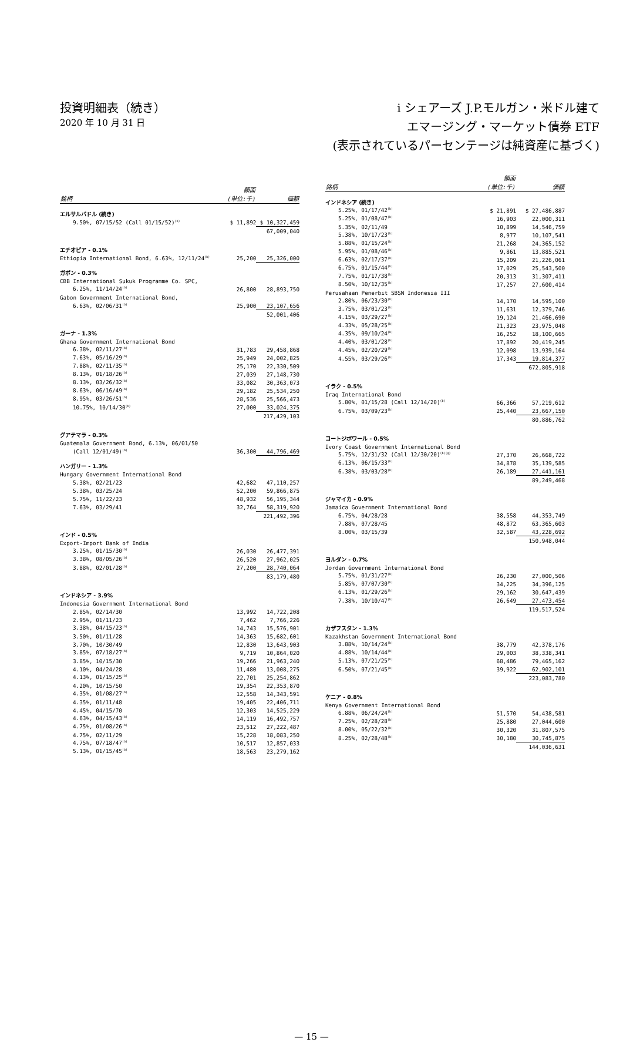投資明細表（続き）
2020 年 10 月 31 日
i シェアーズ J.P.モルガン・米ドル建て
エマージング・マーケット債券 ETF
(表示されているパーセンテージは純資産に基づく)
| 銘柄 | 額面 (単位:千) | 価額 |
| --- | --- | --- |
| エルサルバドル (続き) | | |
| 9.50%, 07/15/52 (Call 01/15/52)<sup>(b)</sup> | $ 11,892 | $ 10,327,459 |
| | | 67,009,040 |
| エチオピア - 0.1% | | |
| Ethiopia International Bond, 6.63%, 12/11/24<sup>(b)</sup> | 25,200 | 25,326,000 |
| ガボン - 0.3% | | |
| CBB International Sukuk Programme Co. SPC, | | |
| 6.25%, 11/14/24<sup>(b)</sup> | 26,800 | 28,893,750 |
| Gabon Government International Bond, | | |
| 6.63%, 02/06/31<sup>(b)</sup> | 25,900 | 23,107,656 |
| | | 52,001,406 |
| ガーナ - 1.3% | | |
| Ghana Government International Bond | | |
| 6.38%, 02/11/27<sup>(b)</sup> | 31,783 | 29,458,868 |
| 7.63%, 05/16/29<sup>(b)</sup> | 25,949 | 24,002,825 |
| 7.88%, 02/11/35<sup>(b)</sup> | 25,170 | 22,330,509 |
| 8.13%, 01/18/26<sup>(b)</sup> | 27,039 | 27,148,730 |
| 8.13%, 03/26/32<sup>(b)</sup> | 33,082 | 30,363,073 |
| 8.63%, 06/16/49<sup>(b)</sup> | 29,182 | 25,534,250 |
| 8.95%, 03/26/51<sup>(b)</sup> | 28,536 | 25,566,473 |
| 10.75%, 10/14/30<sup>(b)</sup> | 27,000 | 33,024,375 |
| | | 217,429,103 |
| グアテマラ - 0.3% | | |
| Guatemala Government Bond, 6.13%, 06/01/50 | | |
| (Call 12/01/49)<sup>(b)</sup> | 36,300 | 44,796,469 |
| ハンガリー - 1.3% | | |
| Hungary Government International Bond | | |
| 5.38%, 02/21/23 | 42,682 | 47,110,257 |
| 5.38%, 03/25/24 | 52,200 | 59,866,875 |
| 5.75%, 11/22/23 | 48,932 | 56,195,344 |
| 7.63%, 03/29/41 | 32,764 | 58,319,920 |
| | | 221,492,396 |
| インド - 0.5% | | |
| Export-Import Bank of India | | |
| 3.25%, 01/15/30<sup>(b)</sup> | 26,030 | 26,477,391 |
| 3.38%, 08/05/26<sup>(b)</sup> | 26,520 | 27,962,025 |
| 3.88%, 02/01/28<sup>(b)</sup> | 27,200 | 28,740,064 |
| | | 83,179,480 |
| インドネシア - 3.9% | | |
| Indonesia Government International Bond | | |
| 2.85%, 02/14/30 | 13,992 | 14,722,208 |
| 2.95%, 01/11/23 | 7,462 | 7,766,226 |
| 3.38%, 04/15/23<sup>(b)</sup> | 14,743 | 15,576,901 |
| 3.50%, 01/11/28 | 14,363 | 15,682,601 |
| 3.70%, 10/30/49 | 12,830 | 13,643,903 |
| 3.85%, 07/18/27<sup>(b)</sup> | 9,719 | 10,864,020 |
| 3.85%, 10/15/30 | 19,266 | 21,963,240 |
| 4.10%, 04/24/28 | 11,480 | 13,008,275 |
| 4.13%, 01/15/25<sup>(b)</sup> | 22,701 | 25,254,862 |
| 4.20%, 10/15/50 | 19,354 | 22,353,870 |
| 4.35%, 01/08/27<sup>(b)</sup> | 12,558 | 14,343,591 |
| 4.35%, 01/11/48 | 19,405 | 22,406,711 |
| 4.45%, 04/15/70 | 12,303 | 14,525,229 |
| 4.63%, 04/15/43<sup>(b)</sup> | 14,119 | 16,492,757 |
| 4.75%, 01/08/26<sup>(b)</sup> | 23,512 | 27,222,487 |
| 4.75%, 02/11/29 | 15,228 | 18,083,250 |
| 4.75%, 07/18/47<sup>(b)</sup> | 10,517 | 12,857,033 |
| 5.13%, 01/15/45<sup>(b)</sup> | 18,563 | 23,279,162 |
| 銘柄 | 額面 (単位:千) | 価額 |
| --- | --- | --- |
| インドネシア (続き) | | |
| 5.25%, 01/17/42<sup>(b)</sup> | $ 21,891 | $ 27,486,887 |
| 5.25%, 01/08/47<sup>(b)</sup> | 16,903 | 22,000,311 |
| 5.35%, 02/11/49 | 10,899 | 14,546,759 |
| 5.38%, 10/17/23<sup>(b)</sup> | 8,977 | 10,107,541 |
| 5.88%, 01/15/24<sup>(b)</sup> | 21,268 | 24,365,152 |
| 5.95%, 01/08/46<sup>(b)</sup> | 9,861 | 13,885,521 |
| 6.63%, 02/17/37<sup>(b)</sup> | 15,209 | 21,226,061 |
| 6.75%, 01/15/44<sup>(b)</sup> | 17,029 | 25,543,500 |
| 7.75%, 01/17/38<sup>(b)</sup> | 20,313 | 31,307,411 |
| 8.50%, 10/12/35<sup>(b)</sup> | 17,257 | 27,600,414 |
| Perusahaan Penerbit SBSN Indonesia III | | |
| 2.80%, 06/23/30<sup>(b)</sup> | 14,170 | 14,595,100 |
| 3.75%, 03/01/23<sup>(b)</sup> | 11,631 | 12,379,746 |
| 4.15%, 03/29/27<sup>(b)</sup> | 19,124 | 21,466,690 |
| 4.33%, 05/28/25<sup>(b)</sup> | 21,323 | 23,975,048 |
| 4.35%, 09/10/24<sup>(b)</sup> | 16,252 | 18,100,665 |
| 4.40%, 03/01/28<sup>(b)</sup> | 17,892 | 20,419,245 |
| 4.45%, 02/20/29<sup>(b)</sup> | 12,098 | 13,939,164 |
| 4.55%, 03/29/26<sup>(b)</sup> | 17,343 | 19,814,377 |
| | | 672,805,918 |
| イラク - 0.5% | | |
| Iraq International Bond | | |
| 5.80%, 01/15/28 (Call 12/14/20)<sup>(b)</sup> | 66,366 | 57,219,612 |
| 6.75%, 03/09/23<sup>(b)</sup> | 25,440 | 23,667,150 |
| | | 80,886,762 |
| コートジボワール - 0.5% | | |
| Ivory Coast Government International Bond | | |
| 5.75%, 12/31/32 (Call 12/30/20)<sup>(b)(g)</sup> | 27,370 | 26,668,722 |
| 6.13%, 06/15/33<sup>(b)</sup> | 34,878 | 35,139,585 |
| 6.38%, 03/03/28<sup>(b)</sup> | 26,189 | 27,441,161 |
| | | 89,249,468 |
| ジャマイカ - 0.9% | | |
| Jamaica Government International Bond | | |
| 6.75%, 04/28/28 | 38,558 | 44,353,749 |
| 7.88%, 07/28/45 | 48,872 | 63,365,603 |
| 8.00%, 03/15/39 | 32,587 | 43,228,692 |
| | | 150,948,044 |
| ヨルダン - 0.7% | | |
| Jordan Government International Bond | | |
| 5.75%, 01/31/27<sup>(b)</sup> | 26,230 | 27,000,506 |
| 5.85%, 07/07/30<sup>(b)</sup> | 34,225 | 34,396,125 |
| 6.13%, 01/29/26<sup>(b)</sup> | 29,162 | 30,647,439 |
| 7.38%, 10/10/47<sup>(b)</sup> | 26,649 | 27,473,454 |
| | | 119,517,524 |
| カザフスタン - 1.3% | | |
| Kazakhstan Government International Bond | | |
| 3.88%, 10/14/24<sup>(b)</sup> | 38,779 | 42,378,176 |
| 4.88%, 10/14/44<sup>(b)</sup> | 29,003 | 38,338,341 |
| 5.13%, 07/21/25<sup>(b)</sup> | 68,486 | 79,465,162 |
| 6.50%, 07/21/45<sup>(b)</sup> | 39,922 | 62,902,101 |
| | | 223,083,780 |
| ケニア - 0.8% | | |
| Kenya Government International Bond | | |
| 6.88%, 06/24/24<sup>(b)</sup> | 51,570 | 54,438,581 |
| 7.25%, 02/28/28<sup>(b)</sup> | 25,880 | 27,044,600 |
| 8.00%, 05/22/32<sup>(b)</sup> | 30,320 | 31,807,575 |
| 8.25%, 02/28/48<sup>(b)</sup> | 30,180 | 30,745,875 |
| | | 144,036,631 |
— 15 —